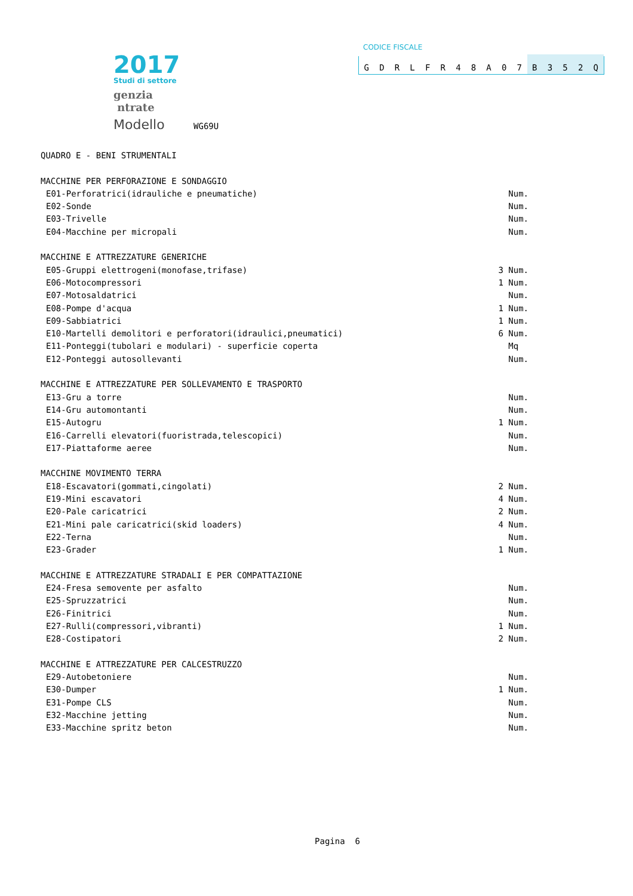2017
Studi di settore
genzia
ntrate
Modello WG69U
CODICE FISCALE
GDRLFR 48 A 07 B 352 Q
QUADRO E - BENI STRUMENTALI
MACCHINE PER PERFORAZIONE E SONDAGGIO
E01-Perforatrici(idrauliche e pneumatiche) Num.
E02-Sonde Num.
E03-Trivelle Num.
E04-Macchine per micropali Num.
MACCHINE E ATTREZZATURE GENERICHE
E05-Gruppi elettrogeni(monofase,trifase) 3 Num.
E06-Motocompressori 1 Num.
E07-Motosaldatrici Num.
E08-Pompe d'acqua 1 Num.
E09-Sabbiatrici 1 Num.
E10-Martelli demolitori e perforatori(idraulici,pneumatici) 6 Num.
E11-Ponteggi(tubolari e modulari) - superficie coperta Mq
E12-Ponteggi autosollevanti Num.
MACCHINE E ATTREZZATURE PER SOLLEVAMENTO E TRASPORTO
E13-Gru a torre Num.
E14-Gru automontanti Num.
E15-Autogru 1 Num.
E16-Carrelli elevatori(fuoristrada,telescopici) Num.
E17-Piattaforme aeree Num.
MACCHINE MOVIMENTO TERRA
E18-Escavatori(gommati,cingolati) 2 Num.
E19-Mini escavatori 4 Num.
E20-Pale caricatrici 2 Num.
E21-Mini pale caricatrici(skid loaders) 4 Num.
E22-Terna Num.
E23-Grader 1 Num.
MACCHINE E ATTREZZATURE STRADALI E PER COMPATTAZIONE
E24-Fresa semovente per asfalto Num.
E25-Spruzzatrici Num.
E26-Finitrici Num.
E27-Rulli(compressori,vibranti) 1 Num.
E28-Costipatori 2 Num.
MACCHINE E ATTREZZATURE PER CALCESTRUZZO
E29-Autobetoniere Num.
E30-Dumper 1 Num.
E31-Pompe CLS Num.
E32-Macchine jetting Num.
E33-Macchine spritz beton Num.
Pagina 6